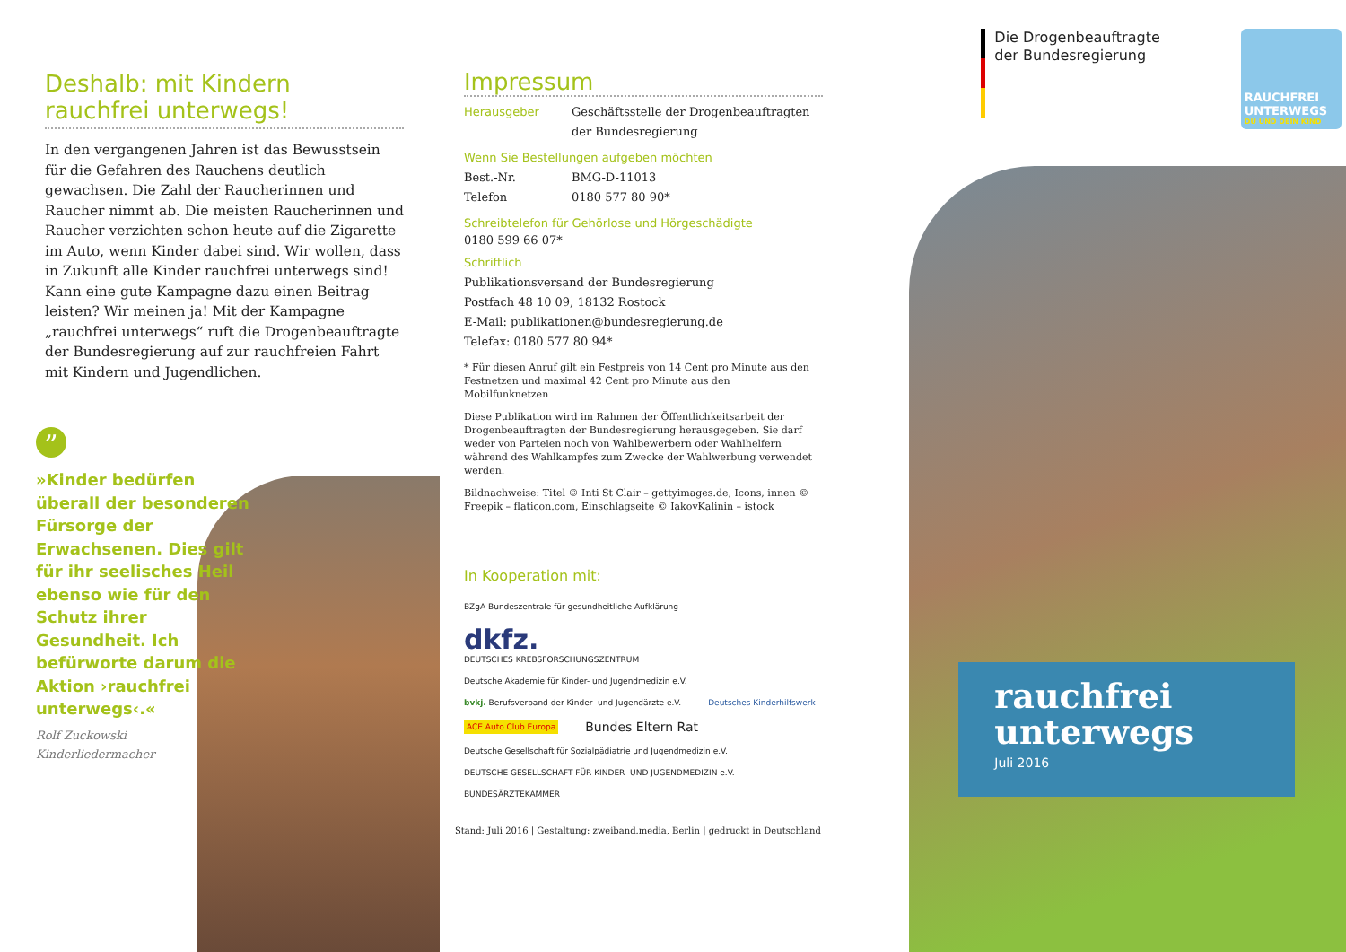Deshalb: mit Kindern
rauchfrei unterwegs!
In den vergangenen Jahren ist das Bewusstsein für die Gefahren des Rauchens deutlich gewachsen. Die Zahl der Raucherinnen und Raucher nimmt ab. Die meisten Raucherinnen und Raucher verzichten schon heute auf die Zigarette im Auto, wenn Kinder dabei sind. Wir wollen, dass in Zukunft alle Kinder rauchfrei unterwegs sind! Kann eine gute Kampagne dazu einen Beitrag leisten? Wir meinen ja! Mit der Kampagne „rauchfrei unterwegs“ ruft die Drogenbeauftragte der Bundesre­gierung auf zur rauchfreien Fahrt mit Kindern und Jugendlichen.
”
»Kinder bedürfen überall der besonderen Fürsorge der Erwachsenen. Dies gilt für ihr seelisches Heil ebenso wie für den Schutz ihrer Gesundheit. Ich befürworte darum die Aktion ›rauchfrei unterwegs‹.«
Rolf Zuckowski
Kinderliedermacher
Impressum
Herausgeber Geschäftsstelle der Drogenbeauftragten
der Bundesregierung
Wenn Sie Bestellungen aufgeben möchten
Best.-Nr. BMG-D-11013
Telefon 0180 577 80 90*
Schreibtelefon für Gehörlose und Hörgeschädigte
0180 599 66 07*
Schriftlich
Publikationsversand der Bundesregierung
Postfach 48 10 09, 18132 Rostock
E-Mail: publikationen@bundesregierung.de
Telefax: 0180 577 80 94*
* Für diesen Anruf gilt ein Festpreis von 14 Cent pro Minute aus den Festnetzen und maximal 42 Cent pro Minute aus den Mobilfunknetzen
Diese Publikation wird im Rahmen der Öffentlichkeitsarbeit der Drogenbeauftragten der Bundesregierung herausgegeben. Sie darf weder von Parteien noch von Wahlbewerbern oder Wahlhelfern während des Wahlkampfes zum Zwecke der Wahlwerbung verwendet werden.
Bildnachweise: Titel © Inti St Clair – gettyimages.de, Icons, innen © Freepik – flaticon.com, Einschlagseite © IakovKalinin – istock
In Kooperation mit:
BZgA Bundeszentrale für gesundheitliche Aufklärung dkfz.
DEUTSCHES KREBSFORSCHUNGSZENTRUM Deutsche Akademie für Kinder- und Jugendmedizin e.V. bvkj. Berufsverband der Kinder- und Jugendärzte e.V. Deutsches Kinderhilfswerk ACE Auto Club Europa Bundes Eltern Rat Deutsche Gesellschaft für Sozialpädiatrie und Jugendmedizin e.V. DEUTSCHE GESELLSCHAFT FÜR KINDER- UND JUGENDMEDIZIN e.V. BUNDESÄRZTEKAMMER
Stand: Juli 2016 | Gestaltung: zweiband.media, Berlin | gedruckt in Deutschland
Die Drogenbeauftragte
der Bundesregierung
RAUCHFREI
UNTERWEGS
DU UND DEIN KIND
rauchfrei
unterwegs
Juli 2016